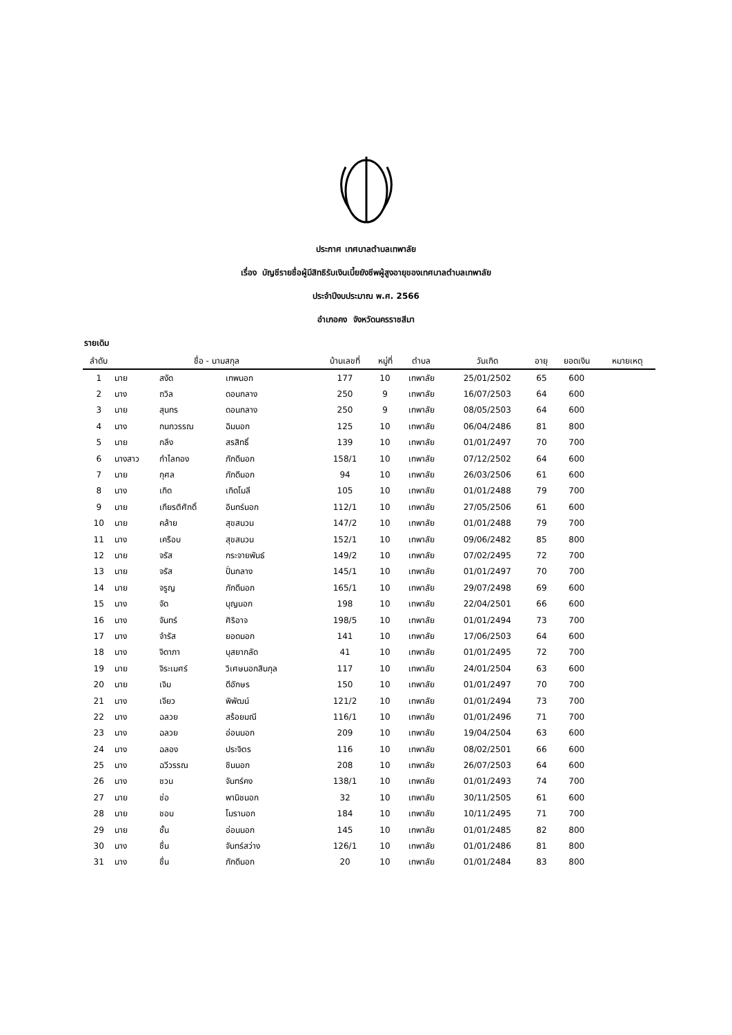ประกาศ เทศบาลตำบลเทพาลัย
เรื่อง บัญชีรายชื่อผู้มีสิทธิรับเงินเบี้ยยังชีพผู้สูงอายุของเทศบาลตำบลเทพาลัย
ประจำปีงบประมาณ พ.ศ. 2566
อำเภอคง จังหวัดนครราชสีมา
รายเดิม
| ลำดับ | ชื่อ - นามสกุล | | | บ้านเลขที่ | หมู่ที่ | ตำบล | วันเกิด | อายุ | ยอดเงิน | หมายเหตุ |
| --- | --- | --- | --- | --- | --- | --- | --- | --- | --- | --- |
| 1 | นาย | สงัด | เทพนอก | 177 | 10 | เทพาลัย | 25/01/2502 | 65 | 600 | |
| 2 | นาง | ถวิล | ดอนกลาง | 250 | 9 | เทพาลัย | 16/07/2503 | 64 | 600 | |
| 3 | นาย | สุนทร | ดอนกลาง | 250 | 9 | เทพาลัย | 08/05/2503 | 64 | 600 | |
| 4 | นาง | กนกวรรณ | ฉิมนอก | 125 | 10 | เทพาลัย | 06/04/2486 | 81 | 800 | |
| 5 | นาย | กลึง | สรสิทธิ์ | 139 | 10 | เทพาลัย | 01/01/2497 | 70 | 700 | |
| 6 | นางสาว | กำไลทอง | ภักดีนอก | 158/1 | 10 | เทพาลัย | 07/12/2502 | 64 | 600 | |
| 7 | นาย | กุศล | ภักดีนอก | 94 | 10 | เทพาลัย | 26/03/2506 | 61 | 600 | |
| 8 | นาง | เกิด | เกิดโมลี | 105 | 10 | เทพาลัย | 01/01/2488 | 79 | 700 | |
| 9 | นาย | เกียรติศักดิ์ | อินทร์นอก | 112/1 | 10 | เทพาลัย | 27/05/2506 | 61 | 600 | |
| 10 | นาย | คล้าย | สุขสนวน | 147/2 | 10 | เทพาลัย | 01/01/2488 | 79 | 700 | |
| 11 | นาง | เครือบ | สุขสนวน | 152/1 | 10 | เทพาลัย | 09/06/2482 | 85 | 800 | |
| 12 | นาย | จรัส | กระจายพันธ์ | 149/2 | 10 | เทพาลัย | 07/02/2495 | 72 | 700 | |
| 13 | นาย | จรัส | ปั่นกลาง | 145/1 | 10 | เทพาลัย | 01/01/2497 | 70 | 700 | |
| 14 | นาย | จรูญ | ภักดีนอก | 165/1 | 10 | เทพาลัย | 29/07/2498 | 69 | 600 | |
| 15 | นาง | จัด | บุญนอก | 198 | 10 | เทพาลัย | 22/04/2501 | 66 | 600 | |
| 16 | นาง | จันทร์ | ศิริอาจ | 198/5 | 10 | เทพาลัย | 01/01/2494 | 73 | 700 | |
| 17 | นาง | จำรัส | ยอดนอก | 141 | 10 | เทพาลัย | 17/06/2503 | 64 | 600 | |
| 18 | นาง | จิดาภา | บุสยากลัด | 41 | 10 | เทพาลัย | 01/01/2495 | 72 | 700 | |
| 19 | นาย | จิระเมศร์ | วิเศษนอกสินกุล | 117 | 10 | เทพาลัย | 24/01/2504 | 63 | 600 | |
| 20 | นาย | เจิม | ดีอักษร | 150 | 10 | เทพาลัย | 01/01/2497 | 70 | 700 | |
| 21 | นาง | เจียว | พิพัฒน์ | 121/2 | 10 | เทพาลัย | 01/01/2494 | 73 | 700 | |
| 22 | นาง | ฉลวย | สร้อยมณี | 116/1 | 10 | เทพาลัย | 01/01/2496 | 71 | 700 | |
| 23 | นาง | ฉลวย | อ่อนนอก | 209 | 10 | เทพาลัย | 19/04/2504 | 63 | 600 | |
| 24 | นาง | ฉลอง | ประจิตร | 116 | 10 | เทพาลัย | 08/02/2501 | 66 | 600 | |
| 25 | นาง | ฉวีวรรณ | ชินนอก | 208 | 10 | เทพาลัย | 26/07/2503 | 64 | 600 | |
| 26 | นาง | ชวน | จันทร์คง | 138/1 | 10 | เทพาลัย | 01/01/2493 | 74 | 700 | |
| 27 | นาย | ช่อ | พานิชนอก | 32 | 10 | เทพาลัย | 30/11/2505 | 61 | 600 | |
| 28 | นาย | ชอบ | โมรานอก | 184 | 10 | เทพาลัย | 10/11/2495 | 71 | 700 | |
| 29 | นาย | ชั้น | อ่อนนอก | 145 | 10 | เทพาลัย | 01/01/2485 | 82 | 800 | |
| 30 | นาง | ชื่น | จันทร์สว่าง | 126/1 | 10 | เทพาลัย | 01/01/2486 | 81 | 800 | |
| 31 | นาง | ชื่น | ภักดีนอก | 20 | 10 | เทพาลัย | 01/01/2484 | 83 | 800 | |